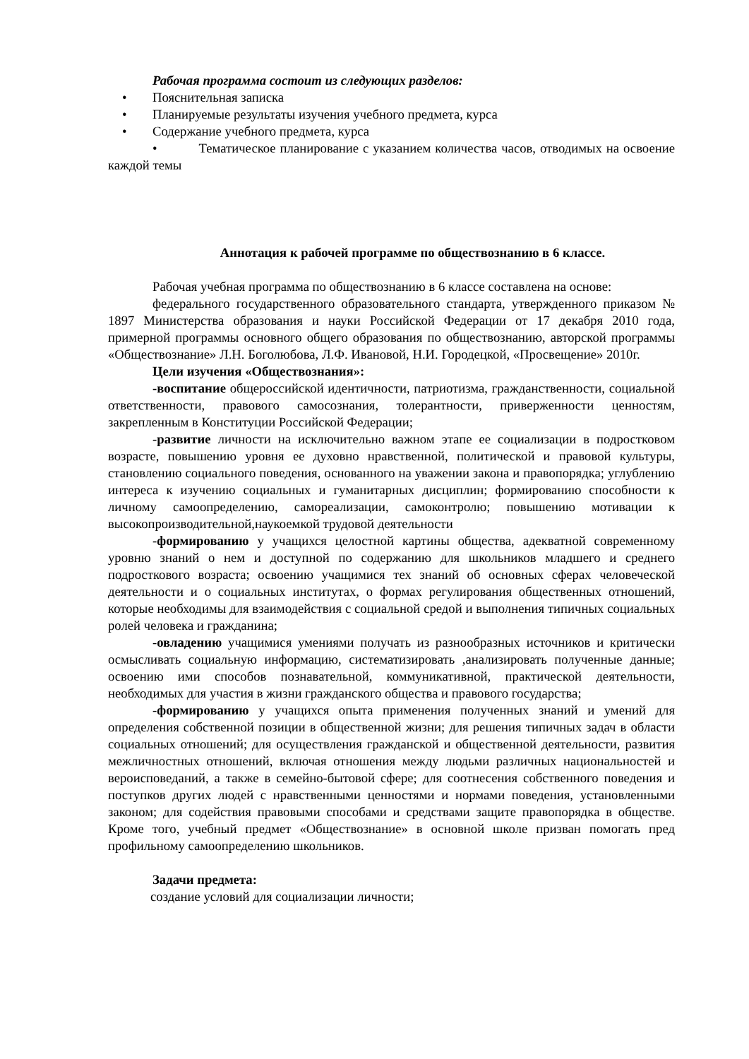Рабочая программа состоит из следующих разделов:
• Пояснительная записка
• Планируемые результаты изучения учебного предмета, курса
• Содержание учебного предмета, курса
• Тематическое планирование с указанием количества часов, отводимых на освоение каждой темы
Аннотация к рабочей программе по обществознанию в 6 классе.
Рабочая учебная программа по обществознанию в 6 классе составлена на основе:
федерального государственного образовательного стандарта, утвержденного приказом № 1897 Министерства образования и науки Российской Федерации от 17 декабря 2010 года, примерной программы основного общего образования по обществознанию, авторской программы «Обществознание» Л.Н. Боголюбова, Л.Ф. Ивановой, Н.И. Городецкой, «Просвещение» 2010г.
Цели изучения «Обществознания»:
-воспитание общероссийской идентичности, патриотизма, гражданственности, социальной ответственности, правового самосознания, толерантности, приверженности ценностям, закрепленным в Конституции Российской Федерации;
-развитие личности на исключительно важном этапе ее социализации в подростковом возрасте, повышению уровня ее духовно нравственной, политической и правовой культуры, становлению социального поведения, основанного на уважении закона и правопорядка; углублению интереса к изучению социальных и гуманитарных дисциплин; формированию способности к личному самоопределению, самореализации, самоконтролю; повышению мотивации к высокопроизводительной,наукоемкой трудовой деятельности
-формированию у учащихся целостной картины общества, адекватной современному уровню знаний о нем и доступной по содержанию для школьников младшего и среднего подросткового возраста; освоению учащимися тех знаний об основных сферах человеческой деятельности и о социальных институтах, о формах регулирования общественных отношений, которые необходимы для взаимодействия с социальной средой и выполнения типичных социальных ролей человека и гражданина;
-овладению учащимися умениями получать из разнообразных источников и критически осмысливать социальную информацию, систематизировать ,анализировать полученные данные; освоению ими способов познавательной, коммуникативной, практической деятельности, необходимых для участия в жизни гражданского общества и правового государства;
-формированию у учащихся опыта применения полученных знаний и умений для определения собственной позиции в общественной жизни; для решения типичных задач в области социальных отношений; для осуществления гражданской и общественной деятельности, развития межличностных отношений, включая отношения между людьми различных национальностей и вероисповеданий, а также в семейно-бытовой сфере; для соотнесения собственного поведения и поступков других людей с нравственными ценностями и нормами поведения, установленными законом; для содействия правовыми способами и средствами защите правопорядка в обществе. Кроме того, учебный предмет «Обществознание» в основной школе призван помогать пред профильному самоопределению школьников.
Задачи предмета:
создание условий для социализации личности;